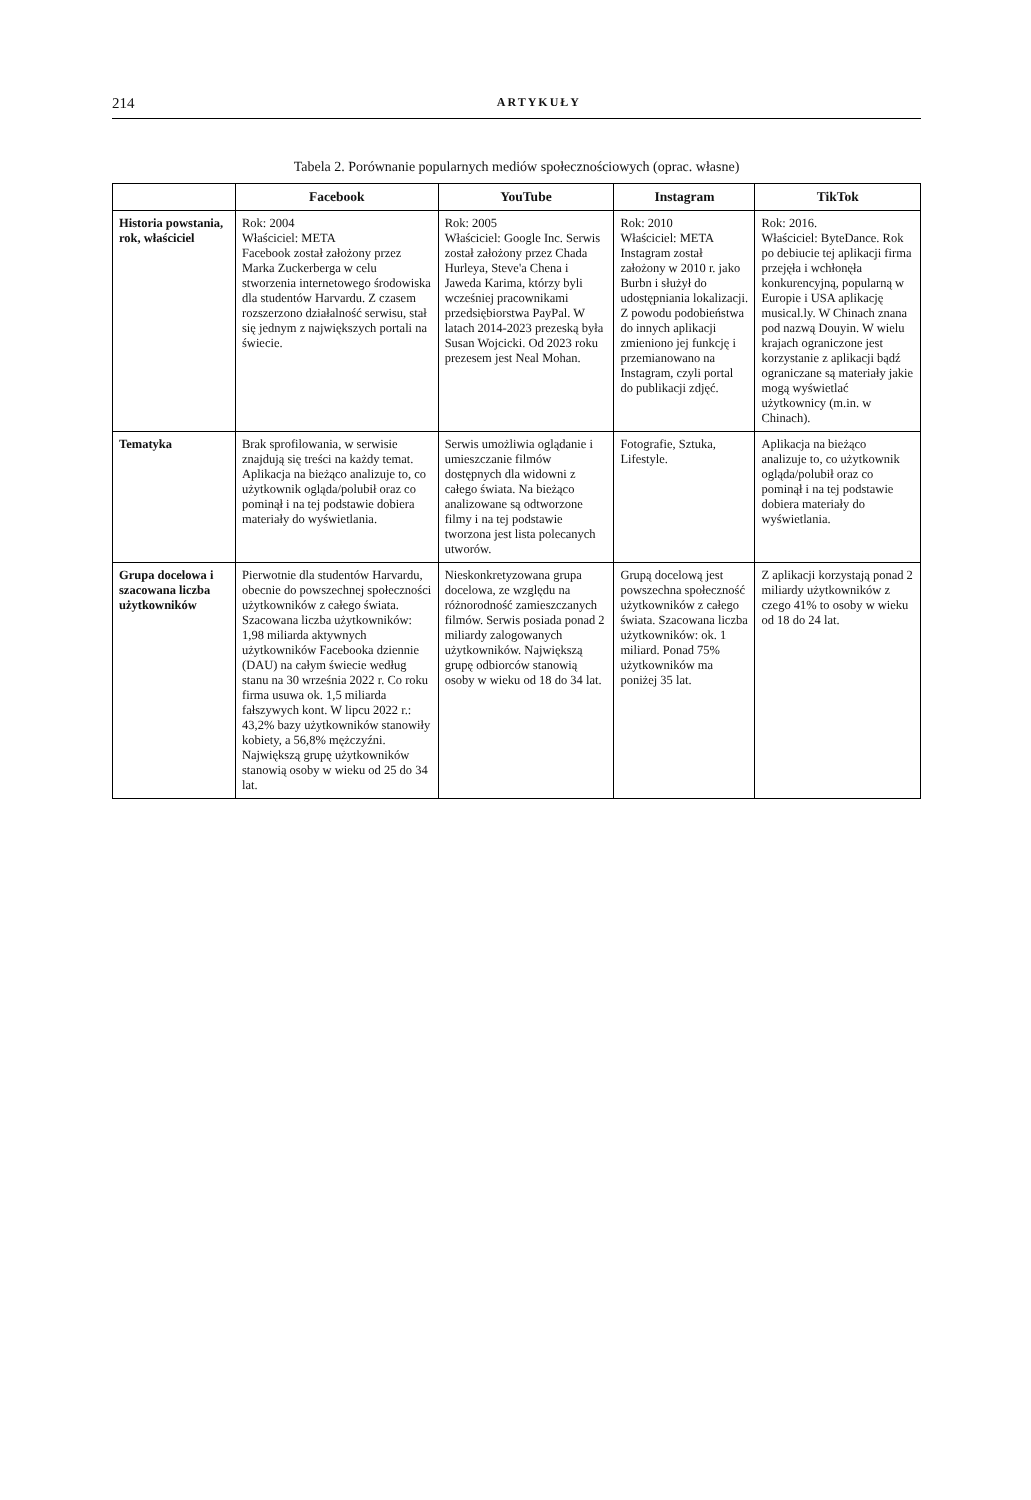214 ARTYKUŁY
Tabela 2. Porównanie popularnych mediów społecznościowych (oprac. własne)
| | Facebook | YouTube | Instagram | TikTok |
| --- | --- | --- | --- | --- |
| Historia powstania, rok, właściciel | Rok: 2004 Właściciel: META Facebook został założony przez Marka Zuckerberga w celu stworzenia internetowego środowiska dla studentów Harvardu. Z czasem rozszerzono działalność serwisu, stał się jednym z największych portali na świecie. | Rok: 2005 Właściciel: Google Inc. Serwis został założony przez Chada Hurleya, Steve'a Chena i Jaweda Karima, którzy byli wcześniej pracownikami przedsiębiorstwa PayPal. W latach 2014-2023 prezeską była Susan Wojcicki. Od 2023 roku prezesem jest Neal Mohan. | Rok: 2010 Właściciel: META Instagram został założony w 2010 r. jako Burbn i służył do udostępniania lokalizacji. Z powodu podobieństwa do innych aplikacji zmieniono jej funkcję i przemianowano na Instagram, czyli portal do publikacji zdjęć. | Rok: 2016. Właściciel: ByteDance. Rok po debiucie tej aplikacji firma przejęła i wchłonęła konkurencyjną, popularną w Europie i USA aplikację musical.ly. W Chinach znana pod nazwą Douyin. W wielu krajach ograniczone jest korzystanie z aplikacji bądź ograniczane są materiały jakie mogą wyświetlać użytkownicy (m.in. w Chinach). |
| Tematyka | Brak sprofilowania, w serwisie znajdują się treści na każdy temat. Aplikacja na bieżąco analizuje to, co użytkownik ogląda/polubił oraz co pominął i na tej podstawie dobiera materiały do wyświetlania. | Serwis umożliwia oglądanie i umieszczanie filmów dostępnych dla widowni z całego świata. Na bieżąco analizowane są odtworzone filmy i na tej podstawie tworzona jest lista polecanych utworów. | Fotografie, Sztuka, Lifestyle. | Aplikacja na bieżąco analizuje to, co użytkownik ogląda/polubił oraz co pominął i na tej podstawie dobiera materiały do wyświetlania. |
| Grupa docelowa i szacowana liczba użytkowników | Pierwotnie dla studentów Harvardu, obecnie do powszechnej społeczności użytkowników z całego świata. Szacowana liczba użytkowników: 1,98 miliarda aktywnych użytkowników Facebooka dziennie (DAU) na całym świecie według stanu na 30 września 2022 r. Co roku firma usuwa ok. 1,5 miliarda fałszywych kont. W lipcu 2022 r.: 43,2% bazy użytkowników stanowiły kobiety, a 56,8% mężczyźni. Największą grupę użytkowników stanowią osoby w wieku od 25 do 34 lat. | Nieskonkretyzowana grupa docelowa, ze względu na różnorodność zamieszczanych filmów. Serwis posiada ponad 2 miliardy zalogowanych użytkowników. Największą grupę odbiorców stanowią osoby w wieku od 18 do 34 lat. | Grupą docelową jest powszechna społeczność użytkowników z całego świata. Szacowana liczba użytkowników: ok. 1 miliard. Ponad 75% użytkowników ma poniżej 35 lat. | Z aplikacji korzystają ponad 2 miliardy użytkowników z czego 41% to osoby w wieku od 18 do 24 lat. |